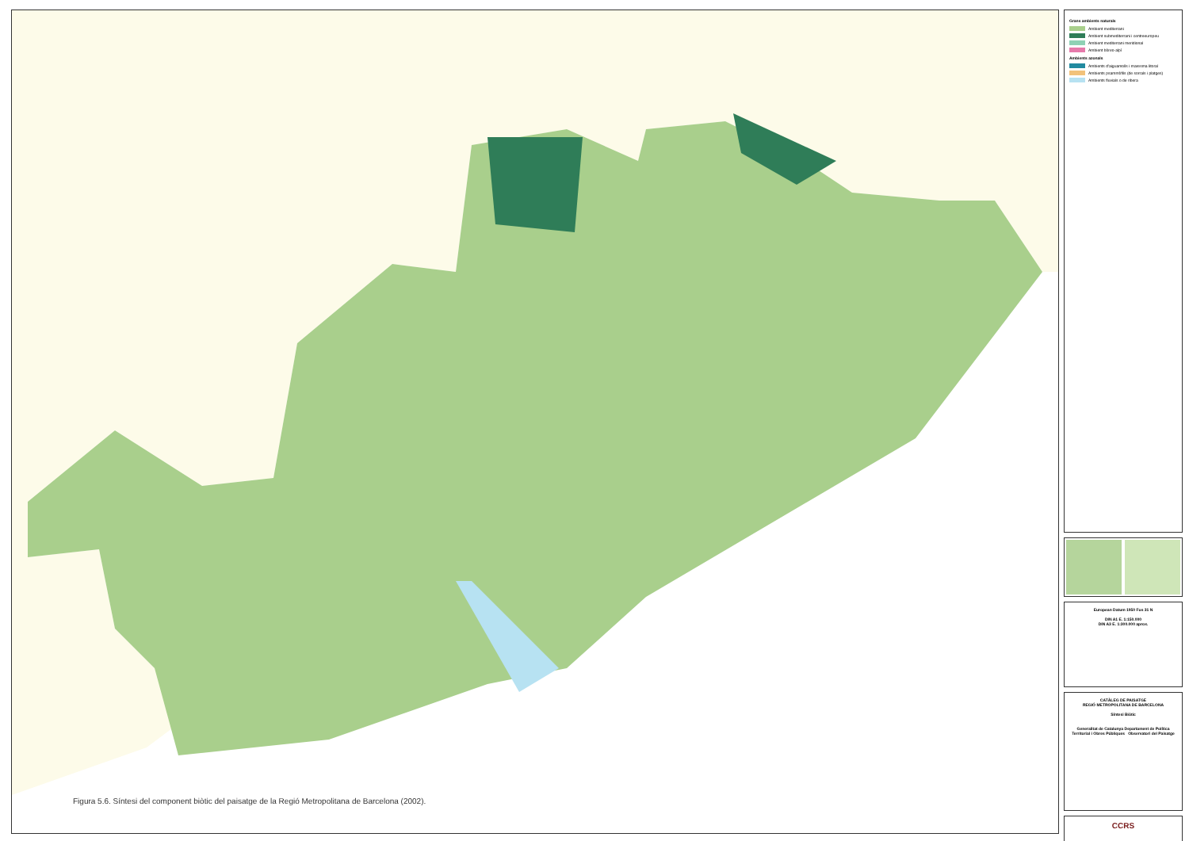Grans ambients naturals
Ambient mediterrani
Ambient submediterrani i centreeuropeu
Ambient mediterrani meridional
Ambient bòreo-alpí
Ambients azonals
Ambients d'aiguamolls i maresma litoral
Ambients psammòfils (de sorrals i platges)
Ambients fluvials o de ribera
European Datum 1950 Fus 31 N
DIN A1 E. 1:150.000
DIN A3 E. 1:300.000 aprox.
CATÀLEG DE PAISATGE
REGIÓ METROPOLITANA DE BARCELONA
Síntesi Biòtic
Generalitat de Catalunya Departament de Política Territorial i Obres Públiques Observatori del Paisatge
CCRS
Figura 5.6. Síntesi del component biòtic del paisatge de la Regió Metropolitana de Barcelona (2002).